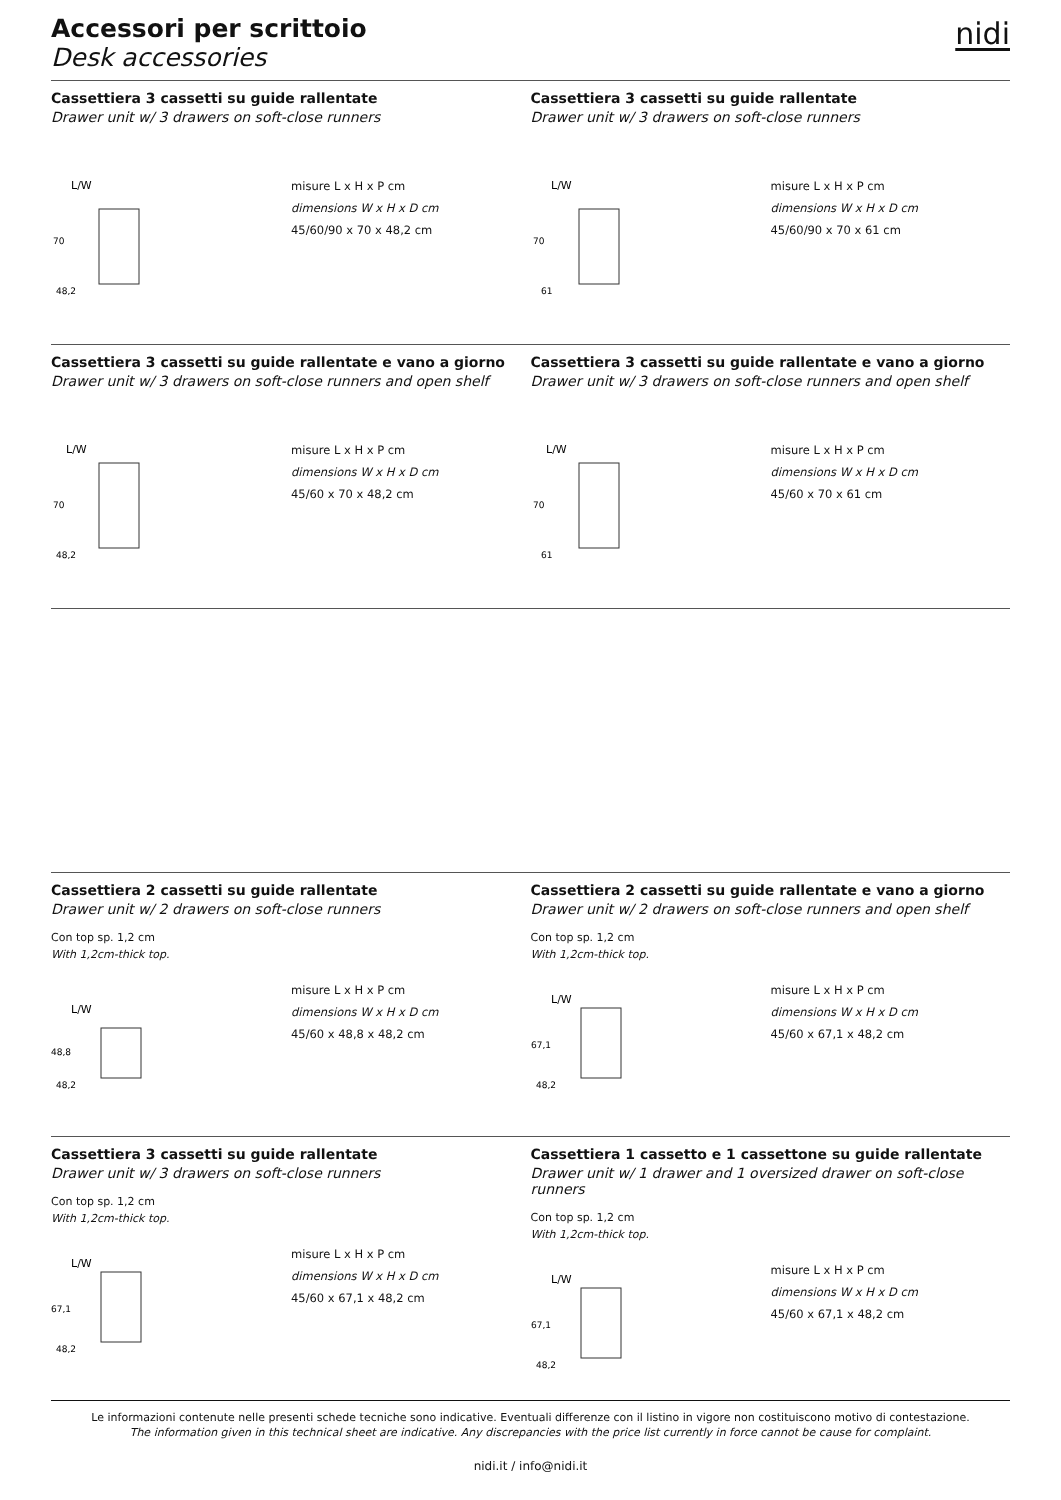nidi
Accessori per scrittoio
Desk accessories
Cassettiera 3 cassetti su guide rallentate
Drawer unit w/ 3 drawers on soft-close runners
L/W
70
48,2
misure L x H x P cm
dimensions W x H x D cm
45/60/90 x 70 x 48,2 cm
Cassettiera 3 cassetti su guide rallentate
Drawer unit w/ 3 drawers on soft-close runners
L/W
70
61
misure L x H x P cm
dimensions W x H x D cm
45/60/90 x 70 x 61 cm
Cassettiera 3 cassetti su guide rallentate e vano a giorno
Drawer unit w/ 3 drawers on soft-close runners and open shelf
L/W
70
48,2
misure L x H x P cm
dimensions W x H x D cm
45/60 x 70 x 48,2 cm
Cassettiera 3 cassetti su guide rallentate e vano a giorno
Drawer unit w/ 3 drawers on soft-close runners and open shelf
L/W
70
61
misure L x H x P cm
dimensions W x H x D cm
45/60 x 70 x 61 cm
Cassettiera 2 cassetti su guide rallentate
Drawer unit w/ 2 drawers on soft-close runners
Con top sp. 1,2 cm
With 1,2cm-thick top.
L/W
48,8
48,2
misure L x H x P cm
dimensions W x H x D cm
45/60 x 48,8 x 48,2 cm
Cassettiera 2 cassetti su guide rallentate e vano a giorno
Drawer unit w/ 2 drawers on soft-close runners and open shelf
Con top sp. 1,2 cm
With 1,2cm-thick top.
L/W
67,1
48,2
misure L x H x P cm
dimensions W x H x D cm
45/60 x 67,1 x 48,2 cm
Cassettiera 3 cassetti su guide rallentate
Drawer unit w/ 3 drawers on soft-close runners
Con top sp. 1,2 cm
With 1,2cm-thick top.
L/W
67,1
48,2
misure L x H x P cm
dimensions W x H x D cm
45/60 x 67,1 x 48,2 cm
Cassettiera 1 cassetto e 1 cassettone su guide rallentate
Drawer unit w/ 1 drawer and 1 oversized drawer on soft-close runners
Con top sp. 1,2 cm
With 1,2cm-thick top.
L/W
67,1
48,2
misure L x H x P cm
dimensions W x H x D cm
45/60 x 67,1 x 48,2 cm
Le informazioni contenute nelle presenti schede tecniche sono indicative. Eventuali differenze con il listino in vigore non costituiscono motivo di contestazione.
The information given in this technical sheet are indicative. Any discrepancies with the price list currently in force cannot be cause for complaint.
nidi.it / info@nidi.it